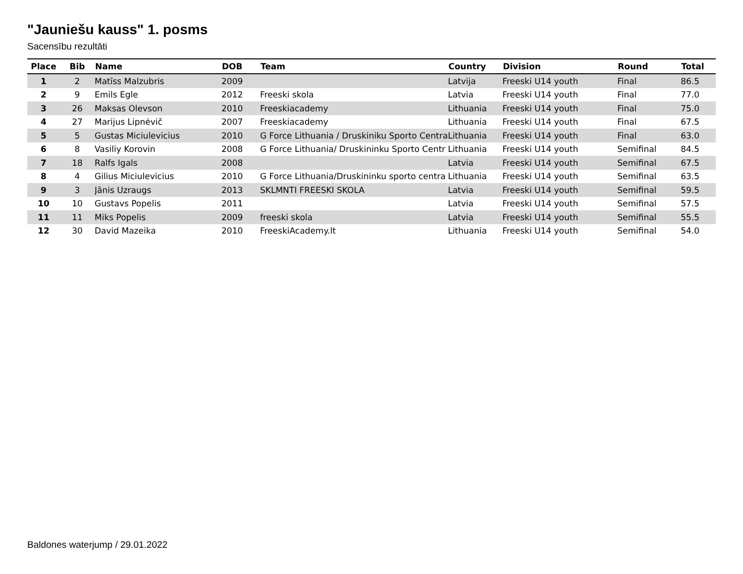"Jauniešu kauss" 1. posms
Sacensību rezultāti
| Place | Bib | Name | DOB | Team | Country | Division | Round | Total |
| --- | --- | --- | --- | --- | --- | --- | --- | --- |
| 1 | 2 | Matīss Malzubris | 2009 | | Latvija | Freeski U14 youth | Final | 86.5 |
| 2 | 9 | Emils Egle | 2012 | Freeski skola | Latvia | Freeski U14 youth | Final | 77.0 |
| 3 | 26 | Maksas Olevson | 2010 | Freeskiacademy | Lithuania | Freeski U14 youth | Final | 75.0 |
| 4 | 27 | Marijus Lipnėvič | 2007 | Freeskiacademy | Lithuania | Freeski U14 youth | Final | 67.5 |
| 5 | 5 | Gustas Miciulevicius | 2010 | G Force Lithuania / Druskiniku Sporto Centra | Lithuania | Freeski U14 youth | Final | 63.0 |
| 6 | 8 | Vasiliy Korovin | 2008 | G Force Lithuania/ Druskininku Sporto Centr | Lithuania | Freeski U14 youth | Semifinal | 84.5 |
| 7 | 18 | Ralfs Igals | 2008 | | Latvia | Freeski U14 youth | Semifinal | 67.5 |
| 8 | 4 | Gilius Miciulevicius | 2010 | G Force Lithuania/Druskininku sporto centra | Lithuania | Freeski U14 youth | Semifinal | 63.5 |
| 9 | 3 | Jānis Uzraugs | 2013 | SKLMNTI FREESKI SKOLA | Latvia | Freeski U14 youth | Semifinal | 59.5 |
| 10 | 10 | Gustavs Popelis | 2011 | | Latvia | Freeski U14 youth | Semifinal | 57.5 |
| 11 | 11 | Miks Popelis | 2009 | freeski skola | Latvia | Freeski U14 youth | Semifinal | 55.5 |
| 12 | 30 | David Mazeika | 2010 | FreeskiAcademy.lt | Lithuania | Freeski U14 youth | Semifinal | 54.0 |
Baldones waterjump / 29.01.2022